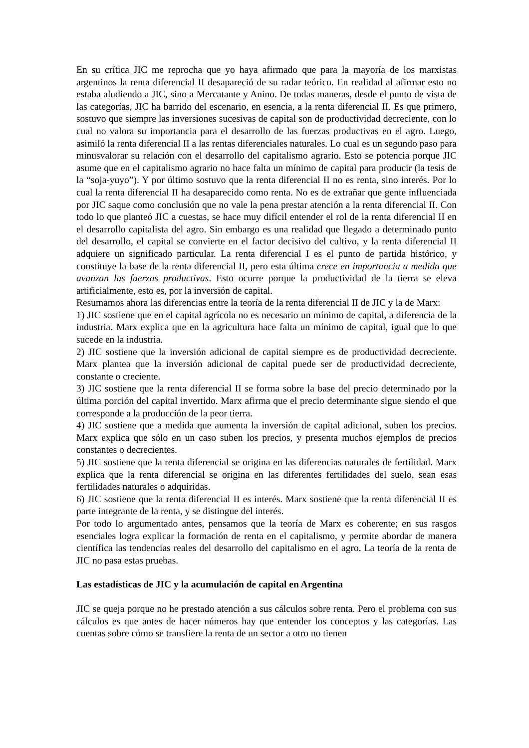En su crítica JIC me reprocha que yo haya afirmado que para la mayoría de los marxistas argentinos la renta diferencial II desapareció de su radar teórico. En realidad al afirmar esto no estaba aludiendo a JIC, sino a Mercatante y Anino. De todas maneras, desde el punto de vista de las categorías, JIC ha barrido del escenario, en esencia, a la renta diferencial II. Es que primero, sostuvo que siempre las inversiones sucesivas de capital son de productividad decreciente, con lo cual no valora su importancia para el desarrollo de las fuerzas productivas en el agro. Luego, asimiló la renta diferencial II a las rentas diferenciales naturales. Lo cual es un segundo paso para minusvalorar su relación con el desarrollo del capitalismo agrario. Esto se potencia porque JIC asume que en el capitalismo agrario no hace falta un mínimo de capital para producir (la tesis de la “soja-yuyo”). Y por último sostuvo que la renta diferencial II no es renta, sino interés. Por lo cual la renta diferencial II ha desaparecido como renta. No es de extrañar que gente influenciada por JIC saque como conclusión que no vale la pena prestar atención a la renta diferencial II. Con todo lo que planteó JIC a cuestas, se hace muy difícil entender el rol de la renta diferencial II en el desarrollo capitalista del agro. Sin embargo es una realidad que llegado a determinado punto del desarrollo, el capital se convierte en el factor decisivo del cultivo, y la renta diferencial II adquiere un significado particular. La renta diferencial I es el punto de partida histórico, y constituye la base de la renta diferencial II, pero esta última crece en importancia a medida que avanzan las fuerzas productivas. Esto ocurre porque la productividad de la tierra se eleva artificialmente, esto es, por la inversión de capital.
Resumamos ahora las diferencias entre la teoría de la renta diferencial II de JIC y la de Marx:
1) JIC sostiene que en el capital agrícola no es necesario un mínimo de capital, a diferencia de la industria. Marx explica que en la agricultura hace falta un mínimo de capital, igual que lo que sucede en la industria.
2) JIC sostiene que la inversión adicional de capital siempre es de productividad decreciente. Marx plantea que la inversión adicional de capital puede ser de productividad decreciente, constante o creciente.
3) JIC sostiene que la renta diferencial II se forma sobre la base del precio determinado por la última porción del capital invertido. Marx afirma que el precio determinante sigue siendo el que corresponde a la producción de la peor tierra.
4) JIC sostiene que a medida que aumenta la inversión de capital adicional, suben los precios. Marx explica que sólo en un caso suben los precios, y presenta muchos ejemplos de precios constantes o decrecientes.
5) JIC sostiene que la renta diferencial se origina en las diferencias naturales de fertilidad. Marx explica que la renta diferencial se origina en las diferentes fertilidades del suelo, sean esas fertilidades naturales o adquiridas.
6) JIC sostiene que la renta diferencial II es interés. Marx sostiene que la renta diferencial II es parte integrante de la renta, y se distingue del interés.
Por todo lo argumentado antes, pensamos que la teoría de Marx es coherente; en sus rasgos esenciales logra explicar la formación de renta en el capitalismo, y permite abordar de manera científica las tendencias reales del desarrollo del capitalismo en el agro. La teoría de la renta de JIC no pasa estas pruebas.
Las estadísticas de JIC y la acumulación de capital en Argentina
JIC se queja porque no he prestado atención a sus cálculos sobre renta. Pero el problema con sus cálculos es que antes de hacer números hay que entender los conceptos y las categorías. Las cuentas sobre cómo se transfiere la renta de un sector a otro no tienen